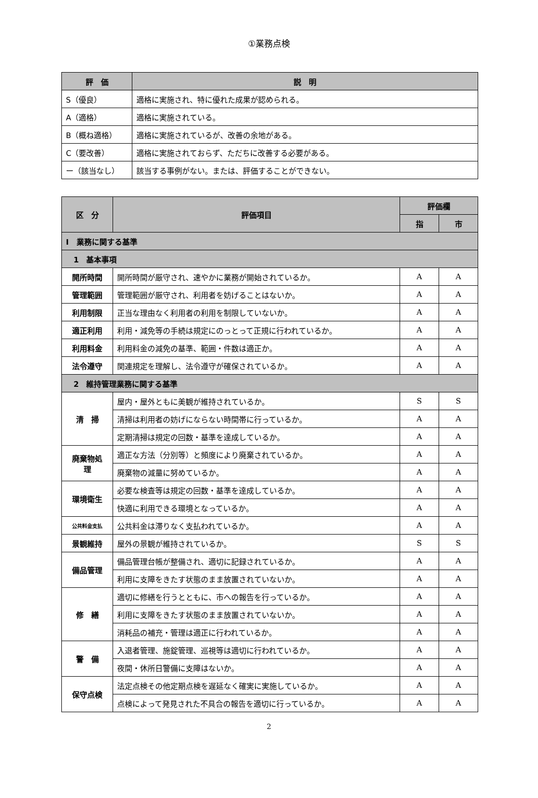①業務点検
| 評 価 | 説 明 |
| --- | --- |
| S（優良） | 適格に実施され、特に優れた成果が認められる。 |
| A（適格） | 適格に実施されている。 |
| B（概ね適格） | 適格に実施されているが、改善の余地がある。 |
| C（要改善） | 適格に実施されておらず、ただちに改善する必要がある。 |
| ー（該当なし） | 該当する事例がない。または、評価することができない。 |
| 区 分 | 評価項目 | 評価欄 | |
| --- | --- | --- | --- |
| | | 指 | 市 |
| Ⅰ 業務に関する基準 | | | |
| 1 基本事項 | | | |
| 開所時間 | 開所時間が厳守され、速やかに業務が開始されているか。 | A | A |
| 管理範囲 | 管理範囲が厳守され、利用者を妨げることはないか。 | A | A |
| 利用制限 | 正当な理由なく利用者の利用を制限していないか。 | A | A |
| 適正利用 | 利用・減免等の手続は規定にのっとって正規に行われているか。 | A | A |
| 利用料金 | 利用料金の減免の基準、範囲・件数は適正か。 | A | A |
| 法令遵守 | 関連規定を理解し、法令遵守が確保されているか。 | A | A |
| 2 維持管理業務に関する基準 | | | |
| 清 掃 | 屋内・屋外ともに美観が維持されているか。 | S | S |
| | 清掃は利用者の妨げにならない時間帯に行っているか。 | A | A |
| | 定期清掃は規定の回数・基準を達成しているか。 | A | A |
| 廃棄物処 理 | 適正な方法（分別等）と頻度により廃棄されているか。 | A | A |
| | 廃棄物の減量に努めているか。 | A | A |
| 環境衛生 | 必要な検査等は規定の回数・基準を達成しているか。 | A | A |
| | 快適に利用できる環境となっているか。 | A | A |
| 公共料金支払 | 公共料金は滞りなく支払われているか。 | A | A |
| 景観維持 | 屋外の景観が維持されているか。 | S | S |
| 備品管理 | 備品管理台帳が整備され、適切に記録されているか。 | A | A |
| | 利用に支障をきたす状態のまま放置されていないか。 | A | A |
| 修 繕 | 適切に修繕を行うとともに、市への報告を行っているか。 | A | A |
| | 利用に支障をきたす状態のまま放置されていないか。 | A | A |
| | 消耗品の補充・管理は適正に行われているか。 | A | A |
| 警 備 | 入退者管理、施錠管理、巡視等は適切に行われているか。 | A | A |
| | 夜間・休所日警備に支障はないか。 | A | A |
| 保守点検 | 法定点検その他定期点検を遅延なく確実に実施しているか。 | A | A |
| | 点検によって発見された不具合の報告を適切に行っているか。 | A | A |
2